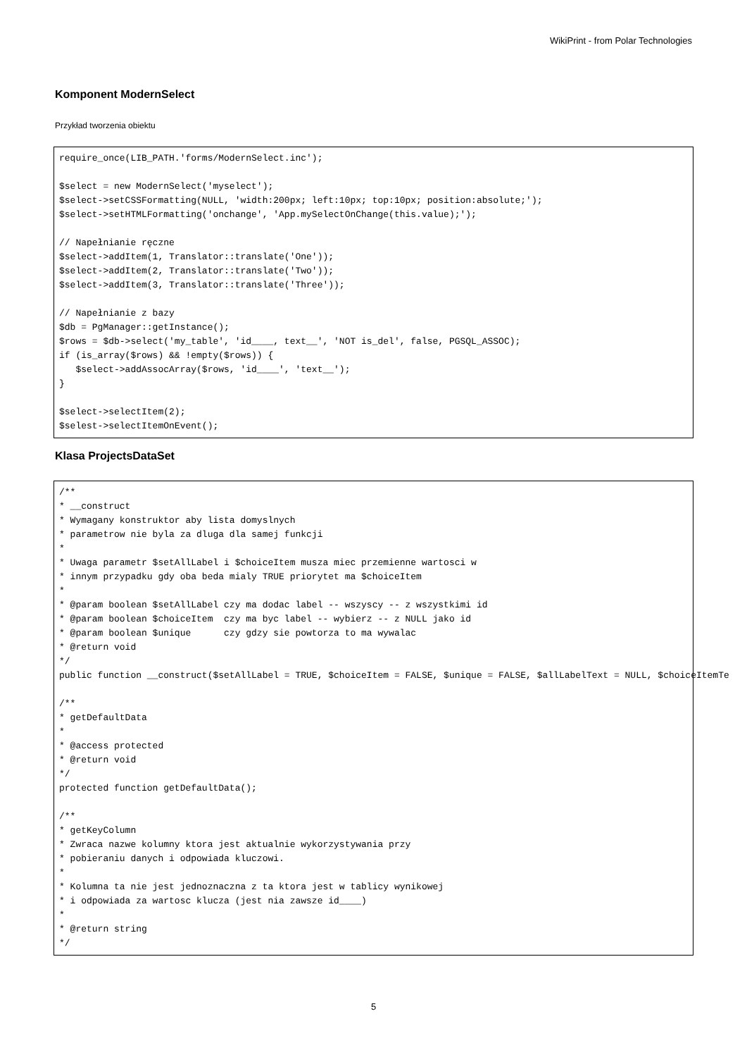WikiPrint - from Polar Technologies
Komponent ModernSelect
Przykład tworzenia obiektu
require_once(LIB_PATH.'forms/ModernSelect.inc');

$select = new ModernSelect('myselect');
$select->setCSSFormatting(NULL, 'width:200px; left:10px; top:10px; position:absolute;');
$select->setHTMLFormatting('onchange', 'App.mySelectOnChange(this.value);');

// Napełnianie ręczne
$select->addItem(1, Translator::translate('One'));
$select->addItem(2, Translator::translate('Two'));
$select->addItem(3, Translator::translate('Three'));

// Napełnianie z bazy
$db = PgManager::getInstance();
$rows = $db->select('my_table', 'id____, text__', 'NOT is_del', false, PGSQL_ASSOC);
if (is_array($rows) && !empty($rows)) {
   $select->addAssocArray($rows, 'id____', 'text__');
}

$select->selectItem(2);
$selest->selectItemOnEvent();
Klasa ProjectsDataSet
/**
* __construct
* Wymagany konstruktor aby lista domyslnych
* parametrow nie byla za dluga dla samej funkcji
*
* Uwaga parametr $setAllLabel i $choiceItem musza miec przemienne wartosci w
* innym przypadku gdy oba beda mialy TRUE priorytet ma $choiceItem
*
* @param boolean $setAllLabel czy ma dodac label -- wszyscy -- z wszystkimi id
* @param boolean $choiceItem  czy ma byc label -- wybierz -- z NULL jako id
* @param boolean $unique      czy gdzy sie powtorza to ma wywalac
* @return void
*/
public function __construct($setAllLabel = TRUE, $choiceItem = FALSE, $unique = FALSE, $allLabelText = NULL, $choiceItemTe

/**
* getDefaultData
*
* @access protected
* @return void
*/
protected function getDefaultData();

/**
* getKeyColumn
* Zwraca nazwe kolumny ktora jest aktualnie wykorzystywania przy
* pobieraniu danych i odpowiada kluczowi.
*
* Kolumna ta nie jest jednoznaczna z ta ktora jest w tablicy wynikowej
* i odpowiada za wartosc klucza (jest nia zawsze id____)
*
* @return string
*/
5